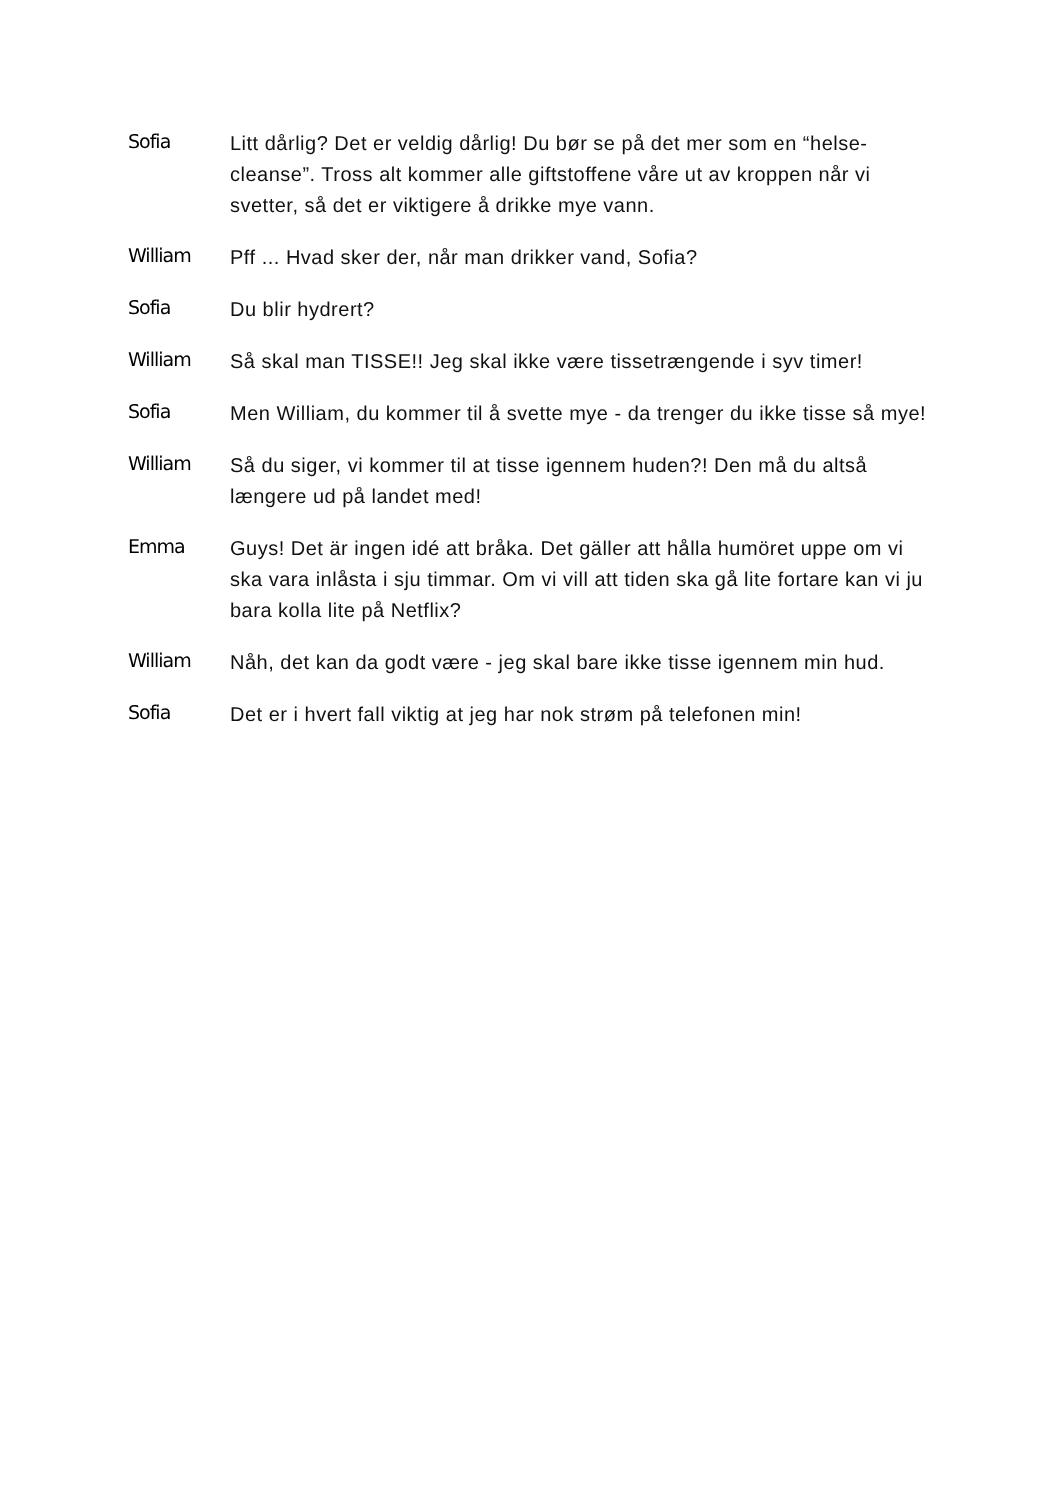Sofia
Litt dårlig? Det er veldig dårlig! Du bør se på det mer som en “helse-cleanse”. Tross alt kommer alle giftstoffene våre ut av kroppen når vi svetter, så det er viktigere å drikke mye vann.
William
Pff ... Hvad sker der, når man drikker vand, Sofia?
Sofia
Du blir hydrert?
William
Så skal man TISSE!! Jeg skal ikke være tissetrængende i syv timer!
Sofia
Men William, du kommer til å svette mye - da trenger du ikke tisse så mye!
William
Så du siger, vi kommer til at tisse igennem huden?! Den må du altså længere ud på landet med!
Emma
Guys! Det är ingen idé att bråka. Det gäller att hålla humöret uppe om vi ska vara inlåsta i sju timmar. Om vi vill att tiden ska gå lite fortare kan vi ju bara kolla lite på Netflix?
William
Nåh, det kan da godt være - jeg skal bare ikke tisse igennem min hud.
Sofia
Det er i hvert fall viktig at jeg har nok strøm på telefonen min!